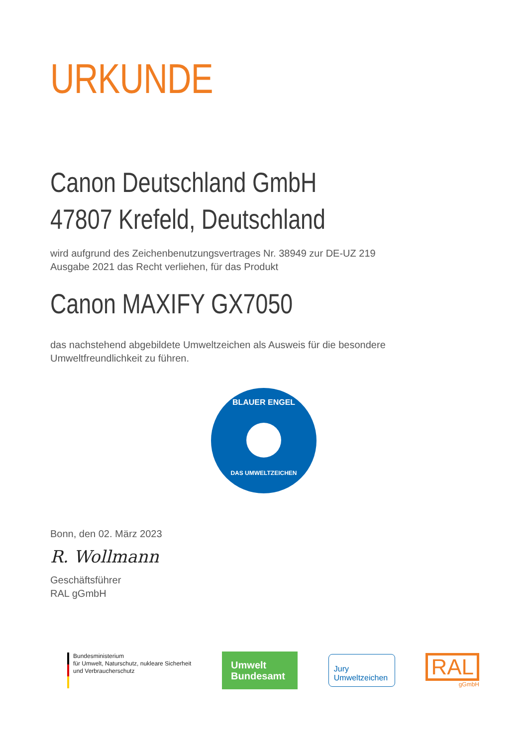URKUNDE
Canon Deutschland GmbH
47807 Krefeld, Deutschland
wird aufgrund des Zeichenbenutzungsvertrages Nr. 38949 zur DE-UZ 219
Ausgabe 2021 das Recht verliehen, für das Produkt
Canon MAXIFY GX7050
das nachstehend abgebildete Umweltzeichen als Ausweis für die besondere
Umweltfreundlichkeit zu führen.
BLAUER ENGEL
DAS UMWELTZEICHEN
Bonn, den 02. März 2023
R. Wollmann
Geschäftsführer
RAL gGmbH
Bundesministerium
für Umwelt, Naturschutz, nukleare Sicherheit
und Verbraucherschutz
Umwelt
Bundesamt
Jury
Umweltzeichen
RAL
gGmbH